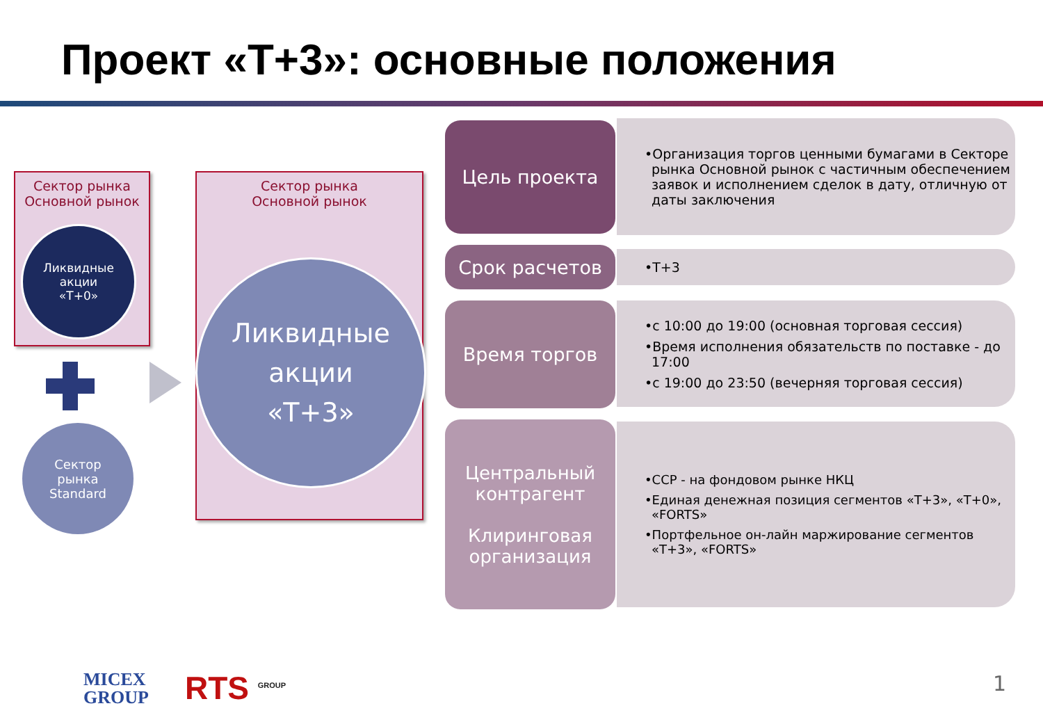Проект «Т+3»: основные положения
Сектор рынка
Основной рынок
Ликвидные
акции
«Т+0»
Сектор
рынка
Standard
Сектор рынка
Основной рынок
Ликвидные
акции
«Т+3»
Цель проекта
•Организация торгов ценными бумагами в Секторе рынка Основной рынок с частичным обеспечением заявок и исполнением сделок в дату, отличную от даты заключения
Срок расчетов •Т+3
Время торгов
•с 10:00 до 19:00 (основная торговая сессия)
•Время исполнения обязательств по поставке - до 17:00
•с 19:00 до 23:50 (вечерняя торговая сессия)
Центральный
контрагент
Клиринговая
организация
•ССР - на фондовом рынке НКЦ
•Единая денежная позиция сегментов «Т+3», «Т+0», «FORTS»
•Портфельное он-лайн маржирование сегментов «Т+3», «FORTS»
MICEX
GROUP
RTS <sup>GROUP</sup> 1